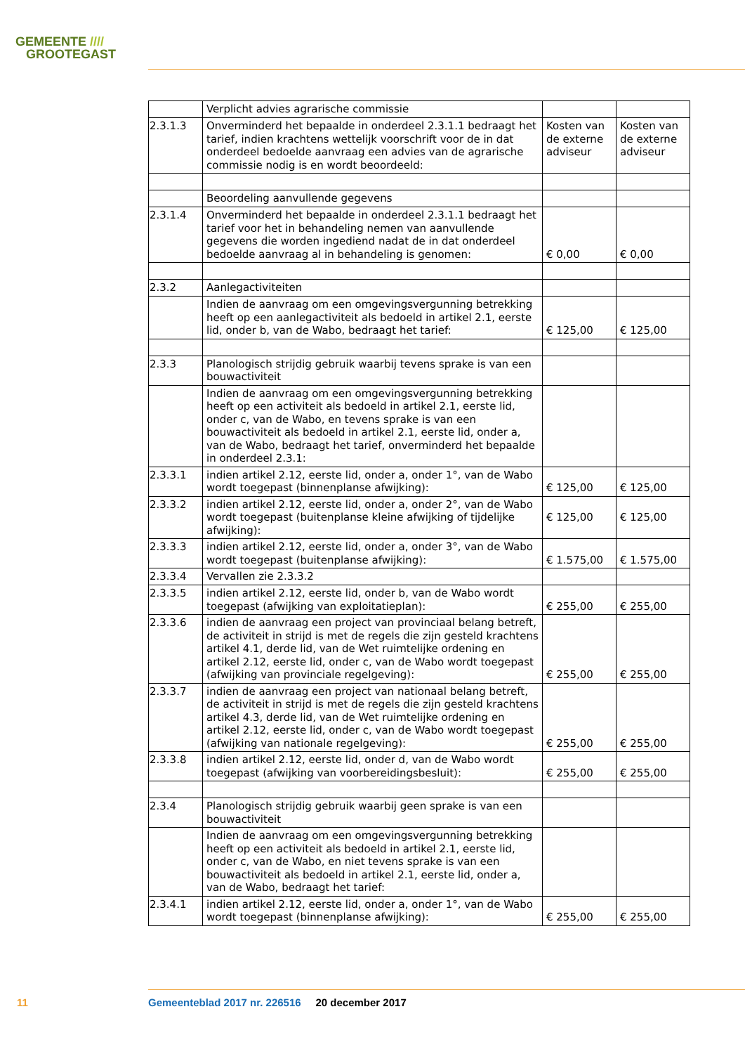GEMEENTE ////
GROOTEGAST
| | Verplicht advies agrarische commissie | | |
| 2.3.1.3 | Onverminderd het bepaalde in onderdeel 2.3.1.1 bedraagt het tarief, indien krachtens wettelijk voorschrift voor de in dat onderdeel bedoelde aanvraag een advies van de agrarische commissie nodig is en wordt beoordeeld: | Kosten van de externe adviseur | Kosten van de externe adviseur |
| | Beoordeling aanvullende gegevens | | |
| 2.3.1.4 | Onverminderd het bepaalde in onderdeel 2.3.1.1 bedraagt het tarief voor het in behandeling nemen van aanvullende gegevens die worden ingediend nadat de in dat onderdeel bedoelde aanvraag al in behandeling is genomen: | € 0,00 | € 0,00 |
| 2.3.2 | Aanlegactiviteiten | | |
| | Indien de aanvraag om een omgevingsvergunning betrekking heeft op een aanlegactiviteit als bedoeld in artikel 2.1, eerste lid, onder b, van de Wabo, bedraagt het tarief: | € 125,00 | € 125,00 |
| 2.3.3 | Planologisch strijdig gebruik waarbij tevens sprake is van een bouwactiviteit | | |
| | Indien de aanvraag om een omgevingsvergunning betrekking heeft op een activiteit als bedoeld in artikel 2.1, eerste lid, onder c, van de Wabo, en tevens sprake is van een bouwactiviteit als bedoeld in artikel 2.1, eerste lid, onder a, van de Wabo, bedraagt het tarief, onverminderd het bepaalde in onderdeel 2.3.1: | | |
| 2.3.3.1 | indien artikel 2.12, eerste lid, onder a, onder 1°, van de Wabo wordt toegepast (binnenplanse afwijking): | € 125,00 | € 125,00 |
| 2.3.3.2 | indien artikel 2.12, eerste lid, onder a, onder 2°, van de Wabo wordt toegepast (buitenplanse kleine afwijking of tijdelijke afwijking): | € 125,00 | € 125,00 |
| 2.3.3.3 | indien artikel 2.12, eerste lid, onder a, onder 3°, van de Wabo wordt toegepast (buitenplanse afwijking): | € 1.575,00 | € 1.575,00 |
| 2.3.3.4 | Vervallen zie 2.3.3.2 | | |
| 2.3.3.5 | indien artikel 2.12, eerste lid, onder b, van de Wabo wordt toegepast (afwijking van exploitatieplan): | € 255,00 | € 255,00 |
| 2.3.3.6 | indien de aanvraag een project van provinciaal belang betreft, de activiteit in strijd is met de regels die zijn gesteld krachtens artikel 4.1, derde lid, van de Wet ruimtelijke ordening en artikel 2.12, eerste lid, onder c, van de Wabo wordt toegepast (afwijking van provinciale regelgeving): | € 255,00 | € 255,00 |
| 2.3.3.7 | indien de aanvraag een project van nationaal belang betreft, de activiteit in strijd is met de regels die zijn gesteld krachtens artikel 4.3, derde lid, van de Wet ruimtelijke ordening en artikel 2.12, eerste lid, onder c, van de Wabo wordt toegepast (afwijking van nationale regelgeving): | € 255,00 | € 255,00 |
| 2.3.3.8 | indien artikel 2.12, eerste lid, onder d, van de Wabo wordt toegepast (afwijking van voorbereidingsbesluit): | € 255,00 | € 255,00 |
| 2.3.4 | Planologisch strijdig gebruik waarbij geen sprake is van een bouwactiviteit | | |
| | Indien de aanvraag om een omgevingsvergunning betrekking heeft op een activiteit als bedoeld in artikel 2.1, eerste lid, onder c, van de Wabo, en niet tevens sprake is van een bouwactiviteit als bedoeld in artikel 2.1, eerste lid, onder a, van de Wabo, bedraagt het tarief: | | |
| 2.3.4.1 | indien artikel 2.12, eerste lid, onder a, onder 1°, van de Wabo wordt toegepast (binnenplanse afwijking): | € 255,00 | € 255,00 |
11
Gemeenteblad 2017 nr. 226516 20 december 2017